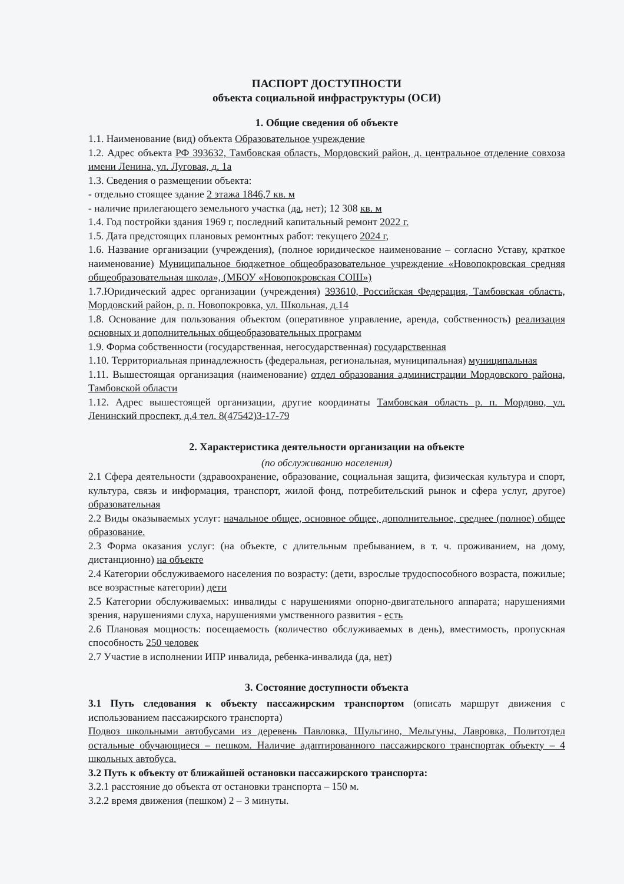ПАСПОРТ ДОСТУПНОСТИ
объекта социальной инфраструктуры (ОСИ)
1. Общие сведения об объекте
1.1. Наименование (вид) объекта Образовательное учреждение
1.2. Адрес объекта РФ 393632, Тамбовская область, Мордовский район, д. центральное отделение совхоза имени Ленина, ул. Луговая, д. 1а
1.3. Сведения о размещении объекта:
- отдельно стоящее здание 2 этажа 1846,7 кв. м
- наличие прилегающего земельного участка (да, нет); 12 308 кв. м
1.4. Год постройки здания 1969 г, последний капитальный ремонт 2022 г.
1.5. Дата предстоящих плановых ремонтных работ: текущего 2024 г,
1.6. Название организации (учреждения), (полное юридическое наименование – согласно Уставу, краткое наименование) Муниципальное бюджетное общеобразовательное учреждение «Новопокровская средняя общеобразовательная школа», (МБОУ «Новопокровская СОШ»)
1.7.Юридический адрес организации (учреждения) 393610, Российская Федерация, Тамбовская область, Мордовский район, р. п. Новопокровка, ул. Школьная, д.14
1.8. Основание для пользования объектом (оперативное управление, аренда, собственность) реализация основных и дополнительных общеобразовательных программ
1.9. Форма собственности (государственная, негосударственная) государственная
1.10. Территориальная принадлежность (федеральная, региональная, муниципальная) муниципальная
1.11. Вышестоящая организация (наименование) отдел образования администрации Мордовского района, Тамбовской области
1.12. Адрес вышестоящей организации, другие координаты Тамбовская область р. п. Мордово, ул. Ленинский проспект, д.4 тел. 8(47542)3-17-79
2. Характеристика деятельности организации на объекте
(по обслуживанию населения)
2.1 Сфера деятельности (здравоохранение, образование, социальная защита, физическая культура и спорт, культура, связь и информация, транспорт, жилой фонд, потребительский рынок и сфера услуг, другое) образовательная
2.2 Виды оказываемых услуг: начальное общее, основное общее, дополнительное, среднее (полное) общее образование.
2.3 Форма оказания услуг: (на объекте, с длительным пребыванием, в т. ч. проживанием, на дому, дистанционно) на объекте
2.4 Категории обслуживаемого населения по возрасту: (дети, взрослые трудоспособного возраста, пожилые; все возрастные категории) дети
2.5 Категории обслуживаемых: инвалиды с нарушениями опорно-двигательного аппарата; нарушениями зрения, нарушениями слуха, нарушениями умственного развития - есть
2.6 Плановая мощность: посещаемость (количество обслуживаемых в день), вместимость, пропускная способность 250 человек
2.7 Участие в исполнении ИПР инвалида, ребенка-инвалида (да, нет)
3. Состояние доступности объекта
3.1 Путь следования к объекту пассажирским транспортом (описать маршрут движения с использованием пассажирского транспорта)
Подвоз школьными автобусами из деревень Павловка, Шульгино, Мельгуны, Лавровка, Политотдел остальные обучающиеся – пешком. Наличие адаптированного пассажирского транспортак объекту – 4 школьных автобуса.
3.2 Путь к объекту от ближайшей остановки пассажирского транспорта:
3.2.1 расстояние до объекта от остановки транспорта – 150 м.
3.2.2 время движения (пешком) 2 – 3 минуты.